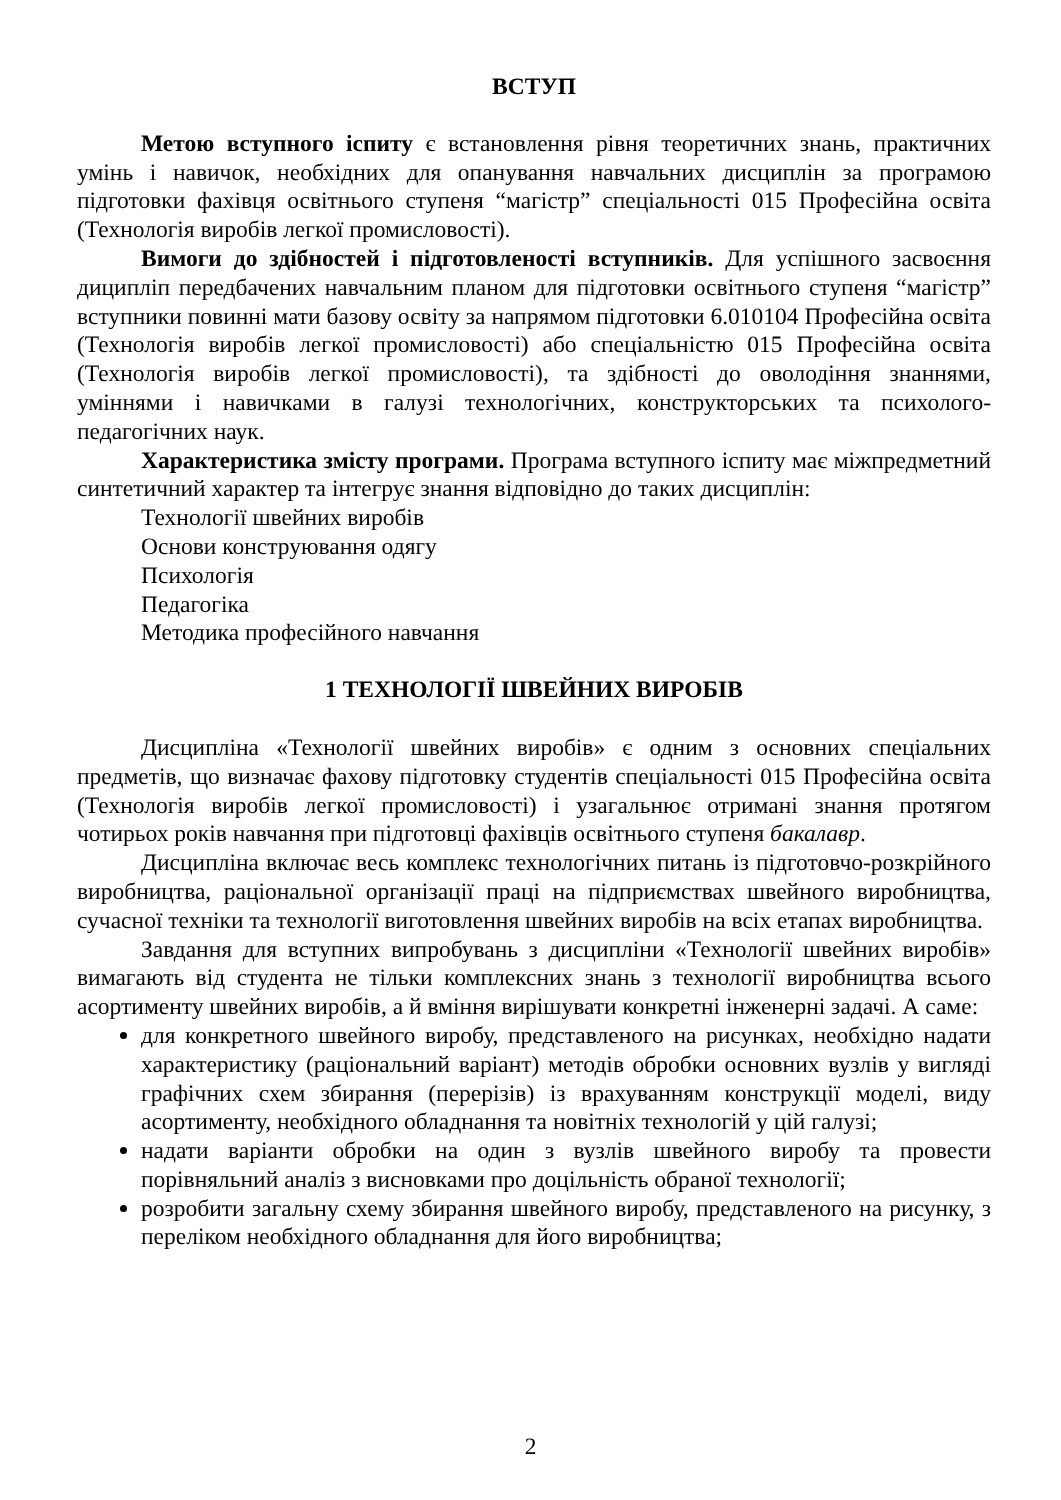ВСТУП
Метою вступного іспиту є встановлення рівня теоретичних знань, практичних умінь і навичок, необхідних для опанування навчальних дисциплін за програмою підготовки фахівця освітнього ступеня “магістр” спеціальності 015 Професійна освіта (Технологія виробів легкої промисловості).
Вимоги до здібностей і підготовленості вступників. Для успішного засвоєння диципліп передбачених навчальним планом для підготовки освітнього ступеня “магістр” вступники повинні мати базову освіту за напрямом підготовки 6.010104 Професійна освіта (Технологія виробів легкої промисловості) або спеціальністю 015 Професійна освіта (Технологія виробів легкої промисловості), та здібності до оволодіння знаннями, уміннями і навичками в галузі технологічних, конструкторських та психолого-педагогічних наук.
Характеристика змісту програми. Програма вступного іспиту має міжпредметний синтетичний характер та інтегрує знання відповідно до таких дисциплін:
Технології швейних виробів
Основи конструювання одягу
Психологія
Педагогіка
Методика професійного навчання
1 ТЕХНОЛОГІЇ ШВЕЙНИХ ВИРОБІВ
Дисципліна «Технології швейних виробів» є одним з основних спеціальних предметів, що визначає фахову підготовку студентів спеціальності 015 Професійна освіта (Технологія виробів легкої промисловості) і узагальнює отримані знання протягом чотирьох років навчання при підготовці фахівців освітнього ступеня бакалавр.
Дисципліна включає весь комплекс технологічних питань із підготовчо-розкрійного виробництва, раціональної організації праці на підприємствах швейного виробництва, сучасної техніки та технології виготовлення швейних виробів на всіх етапах виробництва.
Завдання для вступних випробувань з дисципліни «Технології швейних виробів» вимагають від студента не тільки комплексних знань з технології виробництва всього асортименту швейних виробів, а й вміння вирішувати конкретні інженерні задачі. А саме:
для конкретного швейного виробу, представленого на рисунках, необхідно надати характеристику (раціональний варіант) методів обробки основних вузлів у вигляді графічних схем збирання (перерізів) із врахуванням конструкції моделі, виду асортименту, необхідного обладнання та новітніх технологій у цій галузі;
надати варіанти обробки на один з вузлів швейного виробу та провести порівняльний аналіз з висновками про доцільність обраної технології;
розробити загальну схему збирання швейного виробу, представленого на рисунку, з переліком необхідного обладнання для його виробництва;
2